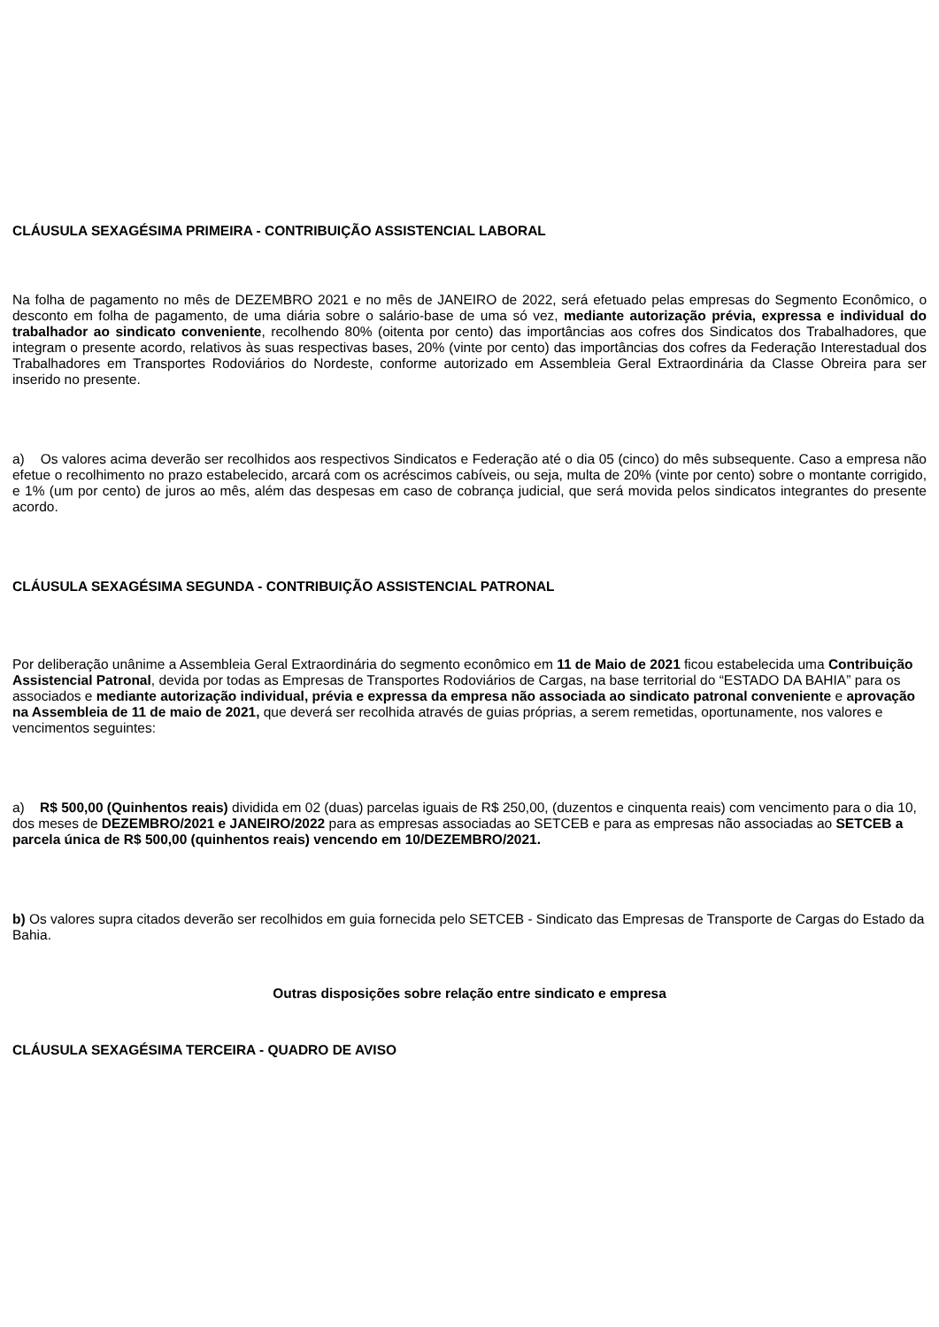CLÁUSULA SEXAGÉSIMA PRIMEIRA - CONTRIBUIÇÃO ASSISTENCIAL LABORAL
Na folha de pagamento no mês de DEZEMBRO 2021 e no mês de JANEIRO de 2022, será efetuado pelas empresas do Segmento Econômico, o desconto em folha de pagamento, de uma diária sobre o salário-base de uma só vez, mediante autorização prévia, expressa e individual do trabalhador ao sindicato conveniente, recolhendo 80% (oitenta por cento) das importâncias aos cofres dos Sindicatos dos Trabalhadores, que integram o presente acordo, relativos às suas respectivas bases, 20% (vinte por cento) das importâncias dos cofres da Federação Interestadual dos Trabalhadores em Transportes Rodoviários do Nordeste, conforme autorizado em Assembleia Geral Extraordinária da Classe Obreira para ser inserido no presente.
a) Os valores acima deverão ser recolhidos aos respectivos Sindicatos e Federação até o dia 05 (cinco) do mês subsequente. Caso a empresa não efetue o recolhimento no prazo estabelecido, arcará com os acréscimos cabíveis, ou seja, multa de 20% (vinte por cento) sobre o montante corrigido, e 1% (um por cento) de juros ao mês, além das despesas em caso de cobrança judicial, que será movida pelos sindicatos integrantes do presente acordo.
CLÁUSULA SEXAGÉSIMA SEGUNDA - CONTRIBUIÇÃO ASSISTENCIAL PATRONAL
Por deliberação unânime a Assembleia Geral Extraordinária do segmento econômico em 11 de Maio de 2021 ficou estabelecida uma Contribuição Assistencial Patronal, devida por todas as Empresas de Transportes Rodoviários de Cargas, na base territorial do “ESTADO DA BAHIA” para os associados e mediante autorização individual, prévia e expressa da empresa não associada ao sindicato patronal conveniente e aprovação na Assembleia de 11 de maio de 2021, que deverá ser recolhida através de guias próprias, a serem remetidas, oportunamente, nos valores e vencimentos seguintes:
a) R$ 500,00 (Quinhentos reais) dividida em 02 (duas) parcelas iguais de R$ 250,00, (duzentos e cinquenta reais) com vencimento para o dia 10, dos meses de DEZEMBRO/2021 e JANEIRO/2022 para as empresas associadas ao SETCEB e para as empresas não associadas ao SETCEB a parcela única de R$ 500,00 (quinhentos reais) vencendo em 10/DEZEMBRO/2021.
b) Os valores supra citados deverão ser recolhidos em guia fornecida pelo SETCEB - Sindicato das Empresas de Transporte de Cargas do Estado da Bahia.
Outras disposições sobre relação entre sindicato e empresa
CLÁUSULA SEXAGÉSIMA TERCEIRA - QUADRO DE AVISO